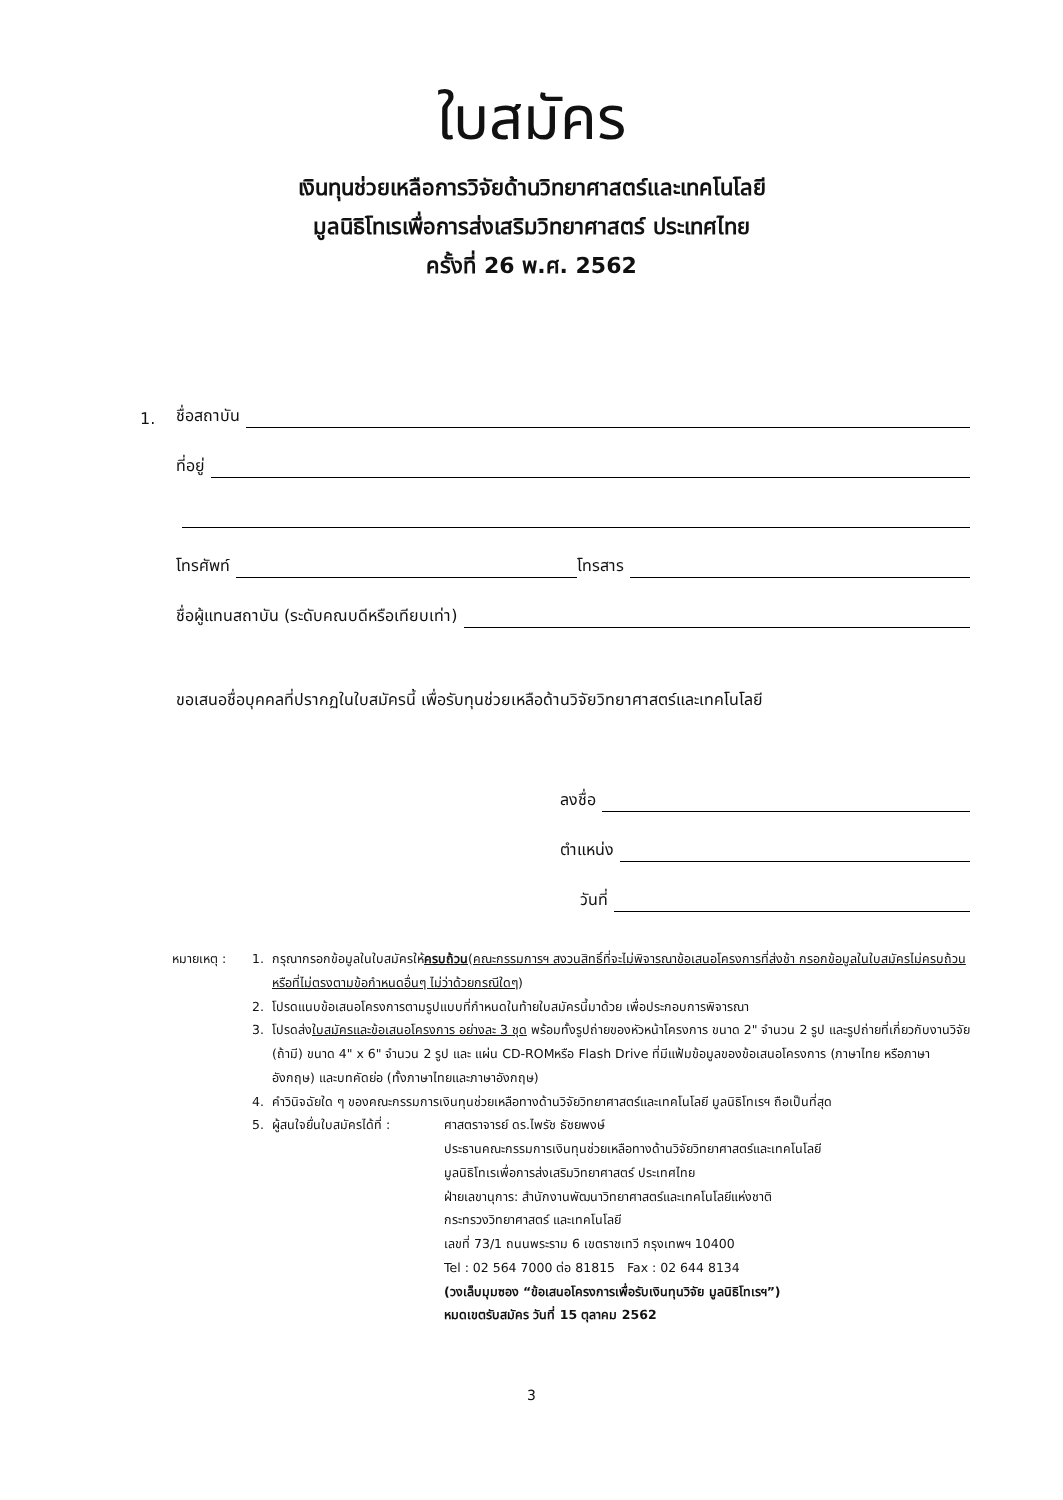ใบสมัคร
เงินทุนช่วยเหลือการวิจัยด้านวิทยาศาสตร์และเทคโนโลยี
มูลนิธิโทเรเพื่อการส่งเสริมวิทยาศาสตร์ ประเทศไทย
ครั้งที่ 26 พ.ศ. 2562
1. ชื่อสถาบัน
ที่อยู่
โทรศัพท์ โทรสาร
ชื่อผู้แทนสถาบัน (ระดับคณบดีหรือเทียบเท่า)
ขอเสนอชื่อบุคคลที่ปรากฏในใบสมัครนี้ เพื่อรับทุนช่วยเหลือด้านวิจัยวิทยาศาสตร์และเทคโนโลยี
ลงชื่อ
ตำแหน่ง
วันที่
หมายเหตุ : 1. กรุณากรอกข้อมูลในใบสมัครให้ครบถ้วน(คณะกรรมการฯ สงวนสิทธิ์ที่จะไม่พิจารณาข้อเสนอโครงการที่ส่งช้า กรอกข้อมูลในใบสมัครไม่ครบถ้วน หรือที่ไม่ตรงตามข้อกำหนดอื่นๆ ไม่ว่าด้วยกรณีใดๆ)
2. โปรดแนบข้อเสนอโครงการตามรูปแบบที่กำหนดในท้ายใบสมัครนี้มาด้วย เพื่อประกอบการพิจารณา
3. โปรดส่งใบสมัครและข้อเสนอโครงการ อย่างละ 3 ชุด พร้อมทั้งรูปถ่ายของหัวหน้าโครงการ ขนาด 2" จำนวน 2 รูป และรูปถ่ายที่เกี่ยวกับงานวิจัย (ถ้ามี) ขนาด 4" x 6" จำนวน 2 รูป และ แผ่น CD-ROMหรือ Flash Drive ที่มีแฟ้มข้อมูลของข้อเสนอโครงการ (ภาษาไทย หรือภาษาอังกฤษ) และบทคัดย่อ (ทั้งภาษาไทยและภาษาอังกฤษ)
4. คำวินิจฉัยใด ๆ ของคณะกรรมการเงินทุนช่วยเหลือทางด้านวิจัยวิทยาศาสตร์และเทคโนโลยี มูลนิธิโทเรฯ ถือเป็นที่สุด
5. ผู้สนใจยื่นใบสมัครได้ที่ : ศาสตราจารย์ ดร.ไพรัช ธัชยพงษ์
ประธานคณะกรรมการเงินทุนช่วยเหลือทางด้านวิจัยวิทยาศาสตร์และเทคโนโลยี
มูลนิธิโทเรเพื่อการส่งเสริมวิทยาศาสตร์ ประเทศไทย
ฝ่ายเลขานุการ: สำนักงานพัฒนาวิทยาศาสตร์และเทคโนโลยีแห่งชาติ
กระทรวงวิทยาศาสตร์ และเทคโนโลยี
เลขที่ 73/1 ถนนพระราม 6 เขตราชเทวี กรุงเทพฯ 10400
Tel : 02 564 7000 ต่อ 81815 Fax : 02 644 8134
(วงเล็บมุมซอง “ข้อเสนอโครงการเพื่อรับเงินทุนวิจัย มูลนิธิโทเรฯ”)
หมดเขตรับสมัคร วันที่ 15 ตุลาคม 2562
3